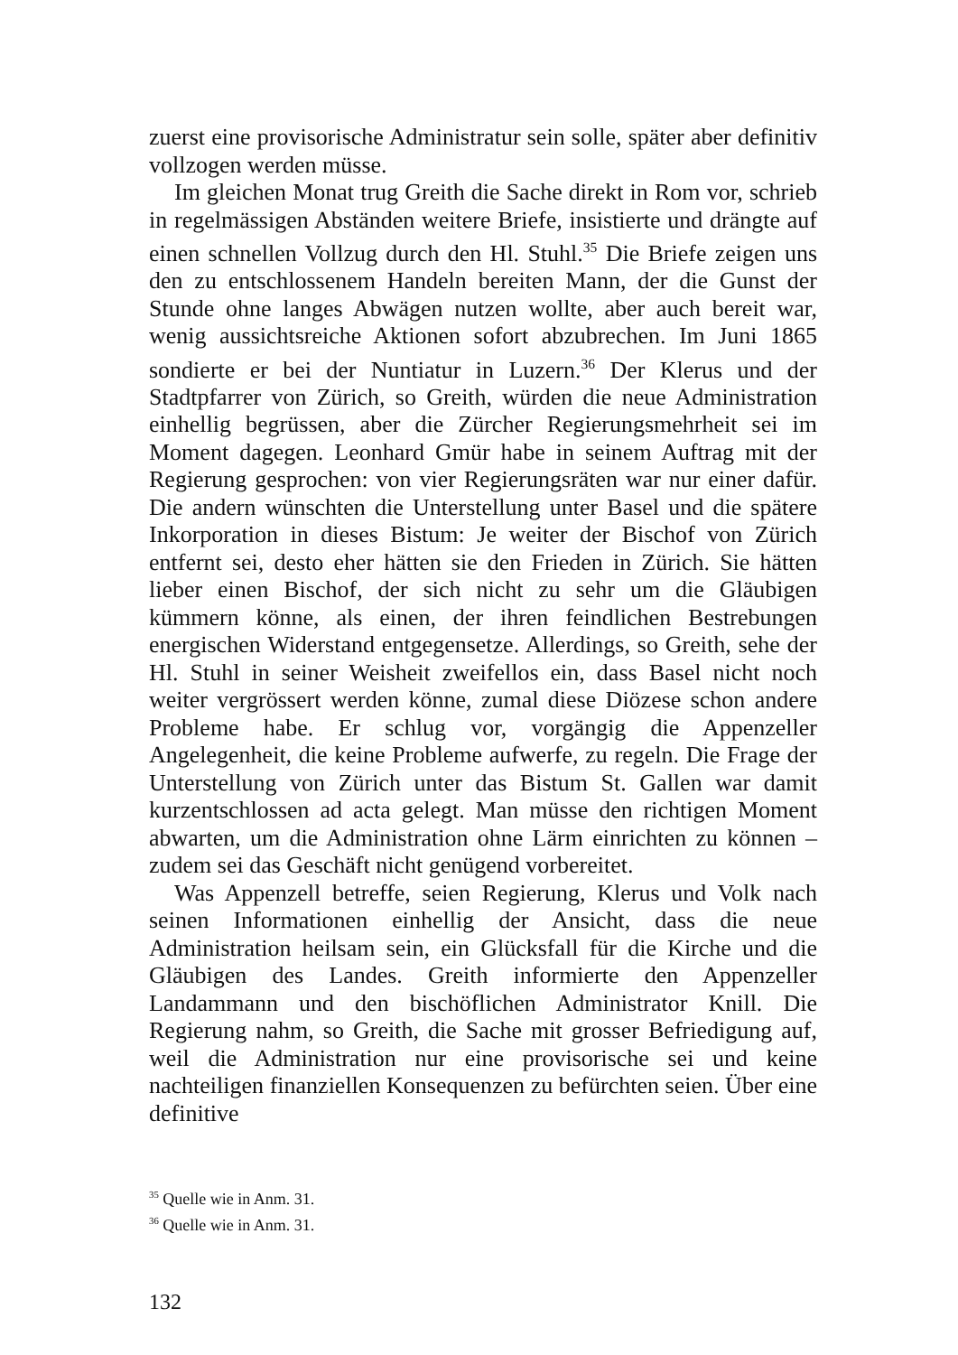zuerst eine provisorische Administratur sein solle, später aber definitiv vollzogen werden müsse.
Im gleichen Monat trug Greith die Sache direkt in Rom vor, schrieb in regelmässigen Abständen weitere Briefe, insistierte und drängte auf einen schnellen Vollzug durch den Hl. Stuhl.<sup>35</sup> Die Briefe zeigen uns den zu entschlossenem Handeln bereiten Mann, der die Gunst der Stunde ohne langes Abwägen nutzen wollte, aber auch bereit war, wenig aussichtsreiche Aktionen sofort abzubrechen. Im Juni 1865 sondierte er bei der Nuntiatur in Luzern.<sup>36</sup> Der Klerus und der Stadtpfarrer von Zürich, so Greith, würden die neue Administration einhellig begrüssen, aber die Zürcher Regierungsmehrheit sei im Moment dagegen. Leonhard Gmür habe in seinem Auftrag mit der Regierung gesprochen: von vier Regierungsräten war nur einer dafür. Die andern wünschten die Unterstellung unter Basel und die spätere Inkorporation in dieses Bistum: Je weiter der Bischof von Zürich entfernt sei, desto eher hätten sie den Frieden in Zürich. Sie hätten lieber einen Bischof, der sich nicht zu sehr um die Gläubigen kümmern könne, als einen, der ihren feindlichen Bestrebungen energischen Widerstand entgegensetze. Allerdings, so Greith, sehe der Hl. Stuhl in seiner Weisheit zweifellos ein, dass Basel nicht noch weiter vergrössert werden könne, zumal diese Diözese schon andere Probleme habe. Er schlug vor, vorgängig die Appenzeller Angelegenheit, die keine Probleme aufwerfe, zu regeln. Die Frage der Unterstellung von Zürich unter das Bistum St. Gallen war damit kurzentschlossen ad acta gelegt. Man müsse den richtigen Moment abwarten, um die Administration ohne Lärm einrichten zu können – zudem sei das Geschäft nicht genügend vorbereitet.
Was Appenzell betreffe, seien Regierung, Klerus und Volk nach seinen Informationen einhellig der Ansicht, dass die neue Administration heilsam sein, ein Glücksfall für die Kirche und die Gläubigen des Landes. Greith informierte den Appenzeller Landammann und den bischöflichen Administrator Knill. Die Regierung nahm, so Greith, die Sache mit grosser Befriedigung auf, weil die Administration nur eine provisorische sei und keine nachteiligen finanziellen Konsequenzen zu befürchten seien. Über eine definitive
<sup>35</sup> Quelle wie in Anm. 31.
<sup>36</sup> Quelle wie in Anm. 31.
132